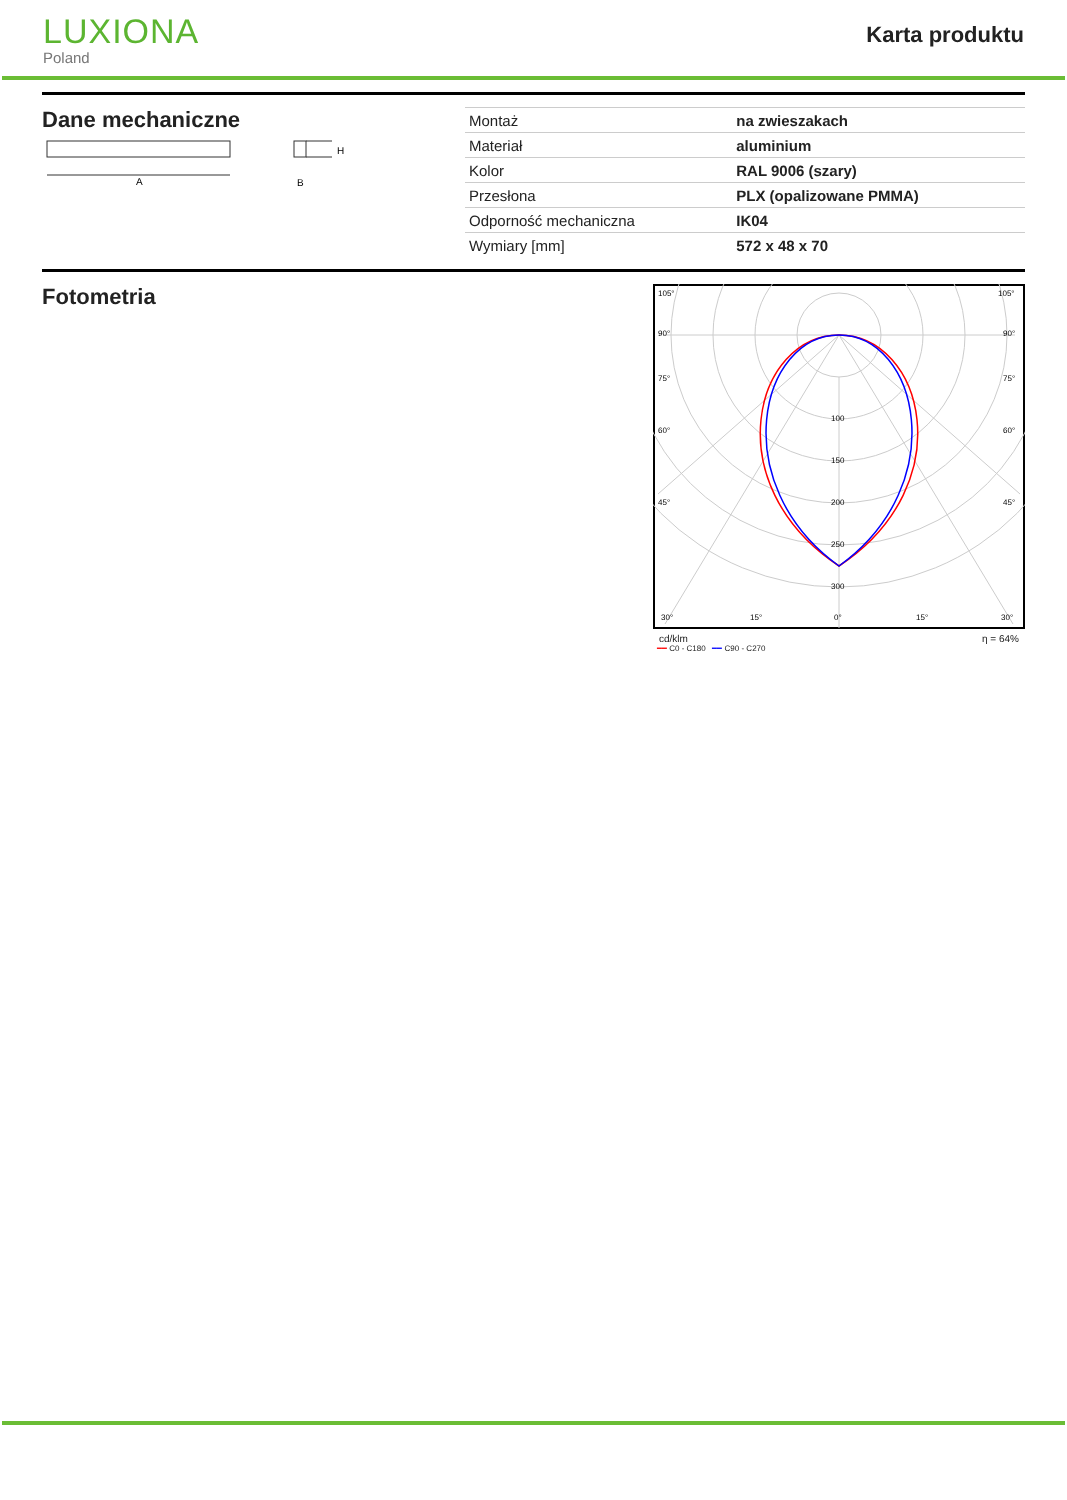LUXIONA
Poland
Karta produktu
Dane mechaniczne
A
H
B
| Montaż | na zwieszakach |
| Materiał | aluminium |
| Kolor | RAL 9006 (szary) |
| Przesłona | PLX (opalizowane PMMA) |
| Odporność mechaniczna | IK04 |
| Wymiary [mm] | 572 x 48 x 70 |
Fotometria
105°
105°
90°
90°
75°
75°
60°
60°
45°
45°
100
150
200
250
300
30°
15°
0°
15°
30°
cd/klm η = 64%
━━ C0 - C180 ━━ C90 - C270